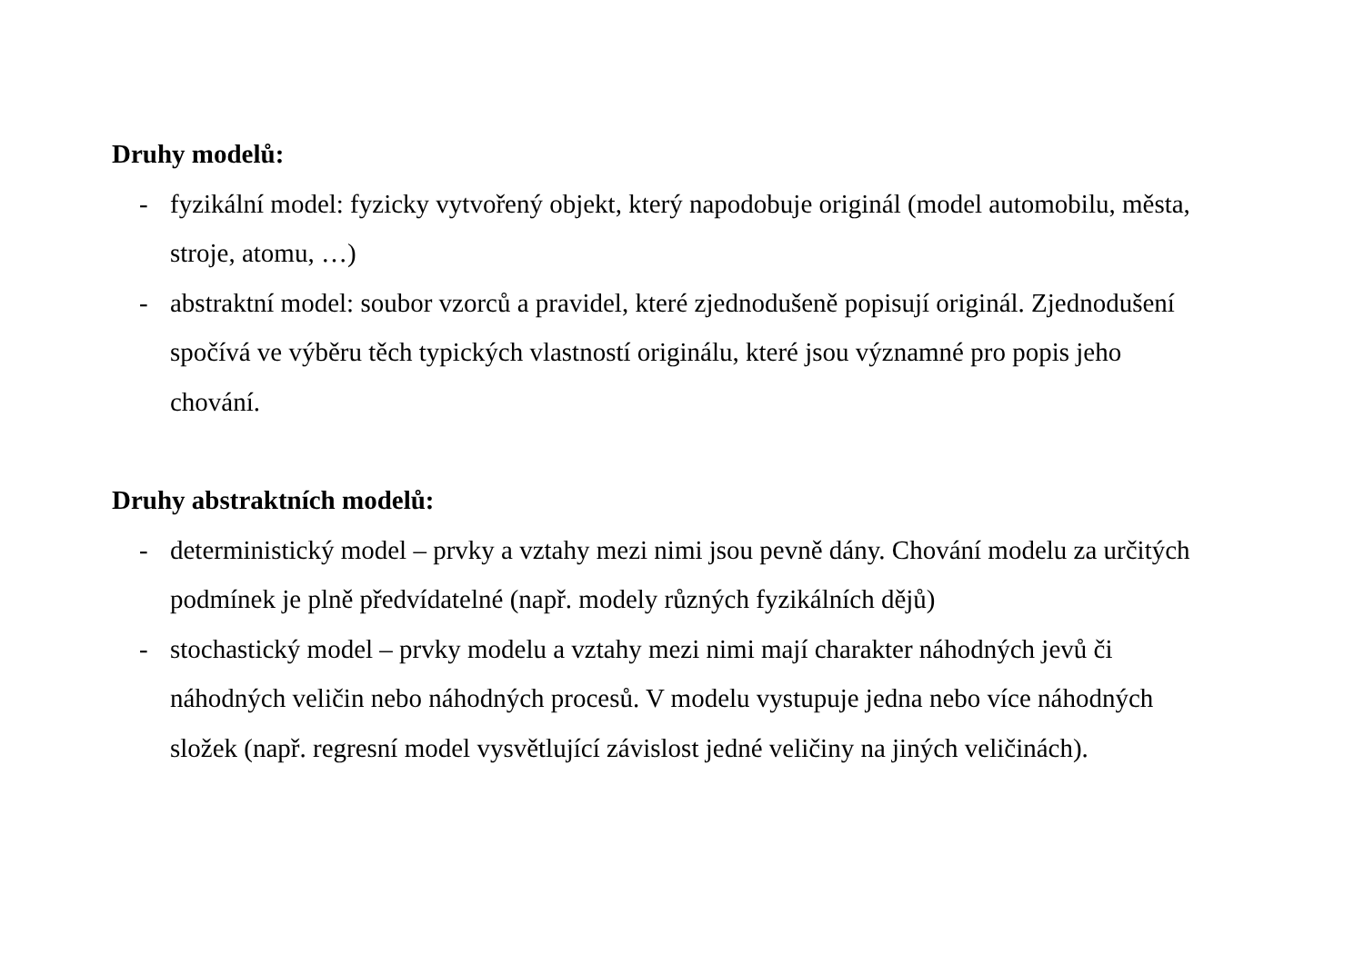Druhy modelů:
- fyzikální model: fyzicky vytvořený objekt, který napodobuje originál (model automobilu, města, stroje, atomu, …)
- abstraktní model: soubor vzorců a pravidel, které zjednodušeně popisují originál. Zjednodušení spočívá ve výběru těch typických vlastností originálu, které jsou významné pro popis jeho chování.
Druhy abstraktních modelů:
- deterministický model – prvky a vztahy mezi nimi jsou pevně dány. Chování modelu za určitých podmínek je plně předvídatelné (např. modely různých fyzikálních dějů)
- stochastický model – prvky modelu a vztahy mezi nimi mají charakter náhodných jevů či náhodných veličin nebo náhodných procesů. V modelu vystupuje jedna nebo více náhodných složek (např. regresní model vysvětlující závislost jedné veličiny na jiných veličinách).